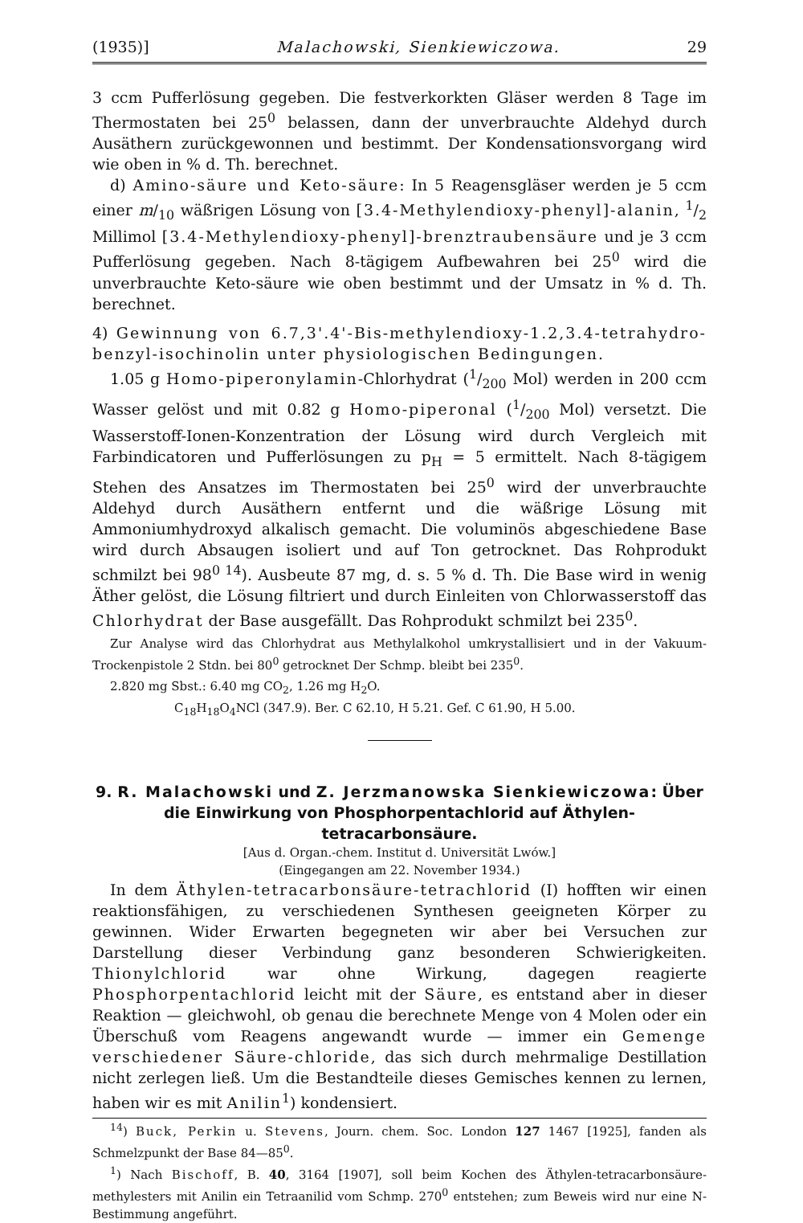(1935)] Malachowski, Sienkiewiczowa. 29
3 ccm Pufferlösung gegeben. Die festverkorkten Gläser werden 8 Tage im Thermostaten bei 25<sup>0</sup> belassen, dann der unverbrauchte Aldehyd durch Ausäthern zurückgewonnen und bestimmt. Der Kondensationsvorgang wird wie oben in % d. Th. berechnet.
d) Amino-säure und Keto-säure: In 5 Reagensgläser werden je 5 ccm einer m/<sub>10</sub> wäßrigen Lösung von [3.4-Methylendioxy-phenyl]-alanin, 1/2 Millimol [3.4-Methylendioxy-phenyl]-brenztraubensäure und je 3 ccm Pufferlösung gegeben. Nach 8-tägigem Aufbewahren bei 25<sup>0</sup> wird die unverbrauchte Keto-säure wie oben bestimmt und der Umsatz in % d. Th. berechnet.
4) Gewinnung von 6.7,3'.4'-Bis-methylendioxy-1.2,3.4-tetrahydro-benzyl-isochinolin unter physiologischen Bedingungen.
1.05 g Homo-piperonylamin-Chlorhydrat (1/200 Mol) werden in 200 ccm Wasser gelöst und mit 0.82 g Homo-piperonal (1/200 Mol) versetzt. Die Wasserstoff-Ionen-Konzentration der Lösung wird durch Vergleich mit Farbindicatoren und Pufferlösungen zu p<sub>H</sub> = 5 ermittelt. Nach 8-tägigem Stehen des Ansatzes im Thermostaten bei 25<sup>0</sup> wird der unverbrauchte Aldehyd durch Ausäthern entfernt und die wäßrige Lösung mit Ammoniumhydroxyd alkalisch gemacht. Die voluminös abgeschiedene Base wird durch Absaugen isoliert und auf Ton getrocknet. Das Rohprodukt schmilzt bei 98<sup>0 14</sup>). Ausbeute 87 mg, d. s. 5 % d. Th. Die Base wird in wenig Äther gelöst, die Lösung filtriert und durch Einleiten von Chlorwasserstoff das Chlorhydrat der Base ausgefällt. Das Rohprodukt schmilzt bei 235<sup>0</sup>.
Zur Analyse wird das Chlorhydrat aus Methylalkohol umkrystallisiert und in der Vakuum-Trockenpistole 2 Stdn. bei 80<sup>0</sup> getrocknet Der Schmp. bleibt bei 235<sup>0</sup>.
2.820 mg Sbst.: 6.40 mg CO<sub>2</sub>, 1.26 mg H<sub>2</sub>O.
C<sub>18</sub>H<sub>18</sub>O<sub>4</sub>NCl (347.9). Ber. C 62.10, H 5.21. Gef. C 61.90, H 5.00.
9. R. Malachowski und Z. Jerzmanowska Sienkiewiczowa: Über die Einwirkung von Phosphorpentachlorid auf Äthylen-tetracarbonsäure.
[Aus d. Organ.-chem. Institut d. Universität Lwów.]
(Eingegangen am 22. November 1934.)
In dem Äthylen-tetracarbonsäure-tetrachlorid (I) hofften wir einen reaktionsfähigen, zu verschiedenen Synthesen geeigneten Körper zu gewinnen. Wider Erwarten begegneten wir aber bei Versuchen zur Darstellung dieser Verbindung ganz besonderen Schwierigkeiten. Thionylchlorid war ohne Wirkung, dagegen reagierte Phosphorpentachlorid leicht mit der Säure, es entstand aber in dieser Reaktion — gleichwohl, ob genau die berechnete Menge von 4 Molen oder ein Überschuß vom Reagens angewandt wurde — immer ein Gemenge verschiedener Säure-chloride, das sich durch mehrmalige Destillation nicht zerlegen ließ. Um die Bestandteile dieses Gemisches kennen zu lernen, haben wir es mit Anilin<sup>1</sup>) kondensiert.
<sup>14</sup>) Buck, Perkin u. Stevens, Journ. chem. Soc. London 127 1467 [1925], fanden als Schmelzpunkt der Base 84—85<sup>0</sup>.
<sup>1</sup>) Nach Bischoff, B. 40, 3164 [1907], soll beim Kochen des Äthylen-tetracarbonsäure-methylesters mit Anilin ein Tetraanilid vom Schmp. 270<sup>0</sup> entstehen; zum Beweis wird nur eine N-Bestimmung angeführt.